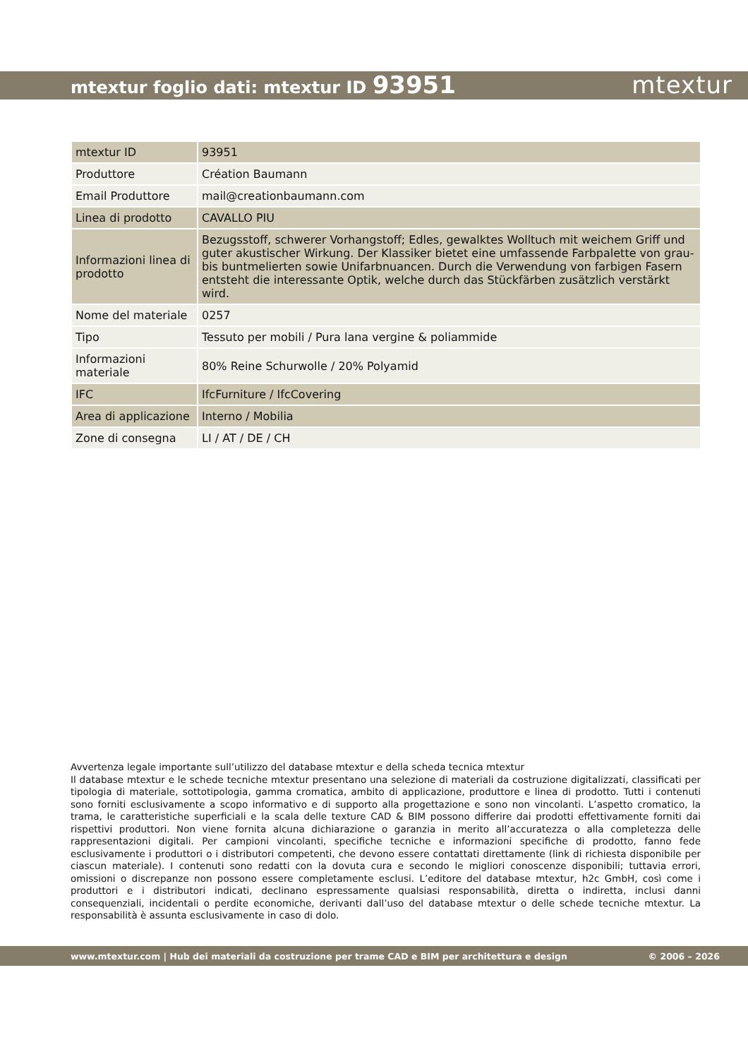mtextur foglio dati: mtextur ID 93951 mtextur
| mtextur ID | 93951 |
| Produttore | Création Baumann |
| Email Produttore | mail@creationbaumann.com |
| Linea di prodotto | CAVALLO PIU |
| Informazioni linea di prodotto | Bezugsstoff, schwerer Vorhangstoff; Edles, gewalktes Wolltuch mit weichem Griff und guter akustischer Wirkung. Der Klassiker bietet eine umfassende Farbpalette von grau- bis buntmelierten sowie Unifarbnuancen. Durch die Verwendung von farbigen Fasern entsteht die interessante Optik, welche durch das Stückfärben zusätzlich verstärkt wird. |
| Nome del materiale | 0257 |
| Tipo | Tessuto per mobili / Pura lana vergine & poliammide |
| Informazioni materiale | 80% Reine Schurwolle / 20% Polyamid |
| IFC | IfcFurniture / IfcCovering |
| Area di applicazione | Interno / Mobilia |
| Zone di consegna | LI / AT / DE / CH |
Avvertenza legale importante sull’utilizzo del database mtextur e della scheda tecnica mtextur
Il database mtextur e le schede tecniche mtextur presentano una selezione di materiali da costruzione digitalizzati, classificati per tipologia di materiale, sottotipologia, gamma cromatica, ambito di applicazione, produttore e linea di prodotto. Tutti i contenuti sono forniti esclusivamente a scopo informativo e di supporto alla progettazione e sono non vincolanti. L’aspetto cromatico, la trama, le caratteristiche superficiali e la scala delle texture CAD & BIM possono differire dai prodotti effettivamente forniti dai rispettivi produttori. Non viene fornita alcuna dichiarazione o garanzia in merito all’accuratezza o alla completezza delle rappresentazioni digitali. Per campioni vincolanti, specifiche tecniche e informazioni specifiche di prodotto, fanno fede esclusivamente i produttori o i distributori competenti, che devono essere contattati direttamente (link di richiesta disponibile per ciascun materiale). I contenuti sono redatti con la dovuta cura e secondo le migliori conoscenze disponibili; tuttavia errori, omissioni o discrepanze non possono essere completamente esclusi. L’editore del database mtextur, h2c GmbH, così come i produttori e i distributori indicati, declinano espressamente qualsiasi responsabilità, diretta o indiretta, inclusi danni consequenziali, incidentali o perdite economiche, derivanti dall’uso del database mtextur o delle schede tecniche mtextur. La responsabilità è assunta esclusivamente in caso di dolo.
www.mtextur.com | Hub dei materiali da costruzione per trame CAD e BIM per architettura e design © 2006 – 2026